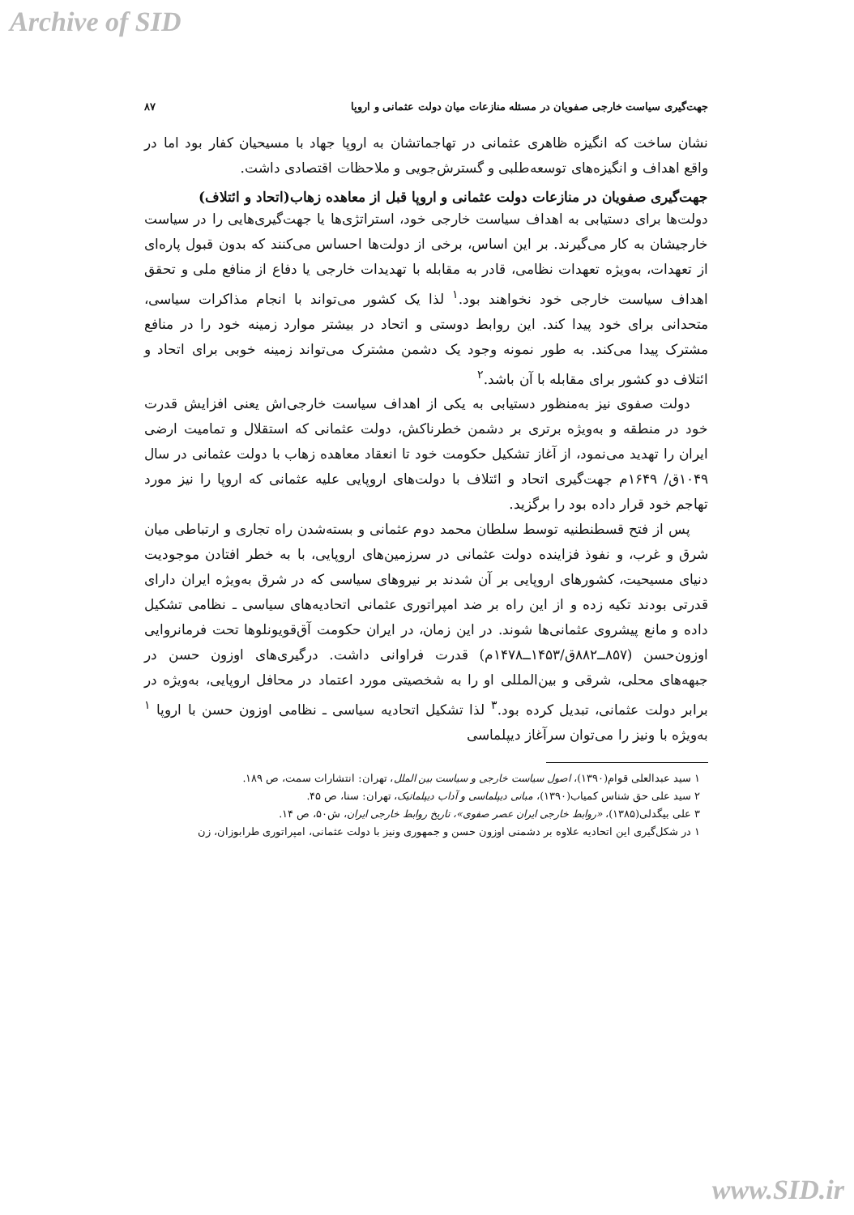Archive of SID
جهت‌گیری سیاست خارجی صفویان در مسئله منازعات میان دولت عثمانی و اروپا ۸۷
نشان ساخت که انگیزه ظاهری عثمانی در تهاجماتشان به اروپا جهاد با مسیحیان کفار بود اما در واقع اهداف و انگیزه‌های توسعه‌طلبی و گسترش‌جویی و ملاحظات اقتصادی داشت.
جهت‌گیری صفویان در منازعات دولت عثمانی و اروپا قبل از معاهده زهاب(اتحاد و ائتلاف)
دولت‌ها برای دستیابی به اهداف سیاست خارجی خود، استراتژی‌ها یا جهت‌گیری‌هایی را در سیاست خارجیشان به کار می‌گیرند. بر این اساس، برخی از دولت‌ها احساس می‌کنند که بدون قبول پاره‌ای از تعهدات، به‌ویژه تعهدات نظامی، قادر به مقابله با تهدیدات خارجی یا دفاع از منافع ملی و تحقق اهداف سیاست خارجی خود نخواهند بود.<sup>۱</sup> لذا یک کشور می‌تواند با انجام مذاکرات سیاسی، متحدانی برای خود پیدا کند. این روابط دوستی و اتحاد در بیشتر موارد زمینه خود را در منافع مشترک پیدا می‌کند. به طور نمونه وجود یک دشمن مشترک می‌تواند زمینه خوبی برای اتحاد و ائتلاف دو کشور برای مقابله با آن باشد.<sup>۲</sup>
دولت صفوی نیز به‌منظور دستیابی به یکی از اهداف سیاست خارجی‌اش یعنی افزایش قدرت خود در منطقه و به‌ویژه برتری بر دشمن خطرناکش، دولت عثمانی که استقلال و تمامیت ارضی ایران را تهدید می‌نمود، از آغاز تشکیل حکومت خود تا انعقاد معاهده زهاب با دولت عثمانی در سال ۱۰۴۹ق/ ۱۶۴۹م جهت‌گیری اتحاد و ائتلاف با دولت‌های اروپایی علیه عثمانی که اروپا را نیز مورد تهاجم خود قرار داده بود را برگزید.
پس از فتح قسطنطنیه توسط سلطان محمد دوم عثمانی و بسته‌شدن راه تجاری و ارتباطی میان شرق و غرب، و نفوذ فزاینده دولت عثمانی در سرزمین‌های اروپایی، با به خطر افتادن موجودیت دنیای مسیحیت، کشورهای اروپایی بر آن شدند بر نیروهای سیاسی که در شرق به‌ویژه ایران دارای قدرتی بودند تکیه زده و از این راه بر ضد امپراتوری عثمانی اتحادیه‌های سیاسی ـ نظامی تشکیل داده و مانع پیشروی عثمانی‌ها شوند. در این زمان، در ایران حکومت آق‌قویونلوها تحت فرمانروایی اوزون‌حسن (۸۵۷ــ۸۸۲ق/۱۴۵۳ــ۱۴۷۸م) قدرت فراوانی داشت. درگیری‌های اوزون حسن در جبهه‌های محلی، شرقی و بین‌المللی او را به شخصیتی مورد اعتماد در محافل اروپایی، به‌ویژه در برابر دولت عثمانی، تبدیل کرده بود.<sup>۳</sup> لذا تشکیل اتحادیه سیاسی ـ نظامی اوزون حسن با اروپا <sup>۱</sup> به‌ویژه با ونیز را می‌توان سرآغاز دیپلماسی
۱ سید عبدالعلی قوام(۱۳۹۰)، اصول سیاست خارجی و سیاست بین الملل، تهران: انتشارات سمت، ص ۱۸۹.
۲ سید علی حق شناس کمیاب(۱۳۹۰)، مبانی دیپلماسی و آداب دیپلماتیک، تهران: سنا، ص ۴۵.
۳ علی بیگدلی(۱۳۸۵)، «روابط خارجی ایران عصر صفوی»، تاریخ روابط خارجی ایران، ش۵۰، ص ۱۴.
۱ در شکل‌گیری این اتحادیه علاوه بر دشمنی اوزون حسن و جمهوری ونیز با دولت عثمانی، امپراتوری طرابوزان، زن
www.SID.ir